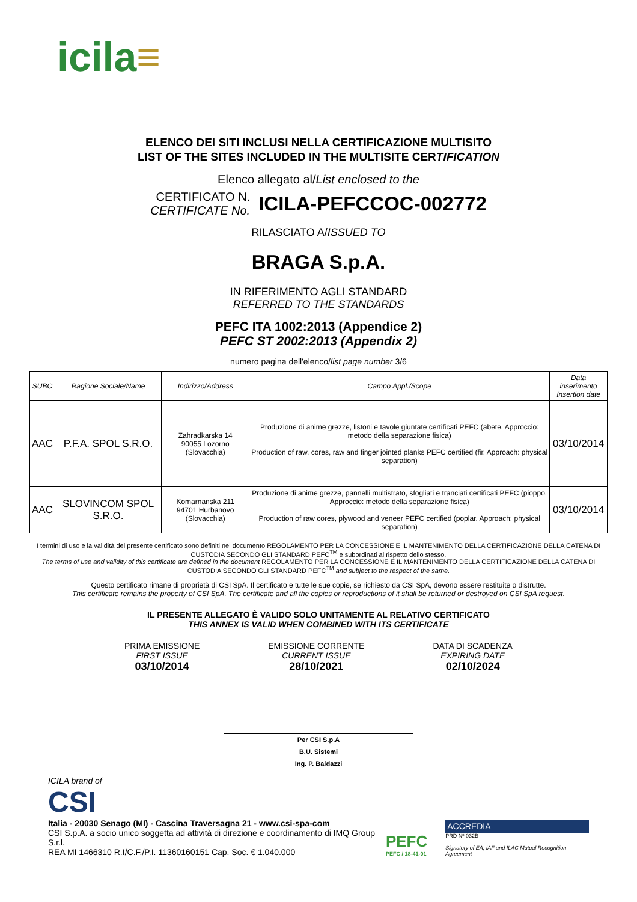icila≡
ELENCO DEI SITI INCLUSI NELLA CERTIFICAZIONE MULTISITO
LIST OF THE SITES INCLUDED IN THE MULTISITE CERTIFICATION
Elenco allegato al/List enclosed to the
CERTIFICATO N.
CERTIFICATE No.
ICILA-PEFCCOC-002772
RILASCIATO A/ISSUED TO
BRAGA S.p.A.
IN RIFERIMENTO AGLI STANDARD
REFERRED TO THE STANDARDS
PEFC ITA 1002:2013 (Appendice 2)
PEFC ST 2002:2013 (Appendix 2)
numero pagina dell'elenco/list page number 3/6
| SUBC | Ragione Sociale/Name | Indirizzo/Address | Campo Appl./Scope | Data inserimento Insertion date |
| --- | --- | --- | --- | --- |
| AAC | P.F.A. SPOL S.R.O. | Zahradkarska 14 90055 Lozorno (Slovacchia) | Produzione di anime grezze, listoni e tavole giuntate certificati PEFC (abete. Approccio: metodo della separazione fisica) Production of raw, cores, raw and finger jointed planks PEFC certified (fir. Approach: physical separation) | 03/10/2014 |
| AAC | SLOVINCOM SPOL S.R.O. | Komarnanska 211 94701 Hurbanovo (Slovacchia) | Produzione di anime grezze, pannelli multistrato, sfogliati e tranciati certificati PEFC (pioppo. Approccio: metodo della separazione fisica) Production of raw cores, plywood and veneer PEFC certified (poplar. Approach: physical separation) | 03/10/2014 |
I termini di uso e la validità del presente certificato sono definiti nel documento REGOLAMENTO PER LA CONCESSIONE E IL MANTENIMENTO DELLA CERTIFICAZIONE DELLA CATENA DI CUSTODIA SECONDO GLI STANDARD PEFC<sup>TM</sup> e subordinati al rispetto dello stesso.
The terms of use and validity of this certificate are defined in the document REGOLAMENTO PER LA CONCESSIONE E IL MANTENIMENTO DELLA CERTIFICAZIONE DELLA CATENA DI CUSTODIA SECONDO GLI STANDARD PEFC<sup>TM</sup> and subject to the respect of the same.
Questo certificato rimane di proprietà di CSI SpA. Il certificato e tutte le sue copie, se richiesto da CSI SpA, devono essere restituite o distrutte.
This certificate remains the property of CSI SpA. The certificate and all the copies or reproductions of it shall be returned or destroyed on CSI SpA request.
IL PRESENTE ALLEGATO È VALIDO SOLO UNITAMENTE AL RELATIVO CERTIFICATO
THIS ANNEX IS VALID WHEN COMBINED WITH ITS CERTIFICATE
PRIMA EMISSIONE
FIRST ISSUE
03/10/2014
EMISSIONE CORRENTE
CURRENT ISSUE
28/10/2021
DATA DI SCADENZA
EXPIRING DATE
02/10/2024
Per CSI S.p.A
B.U. Sistemi
Ing. P. Baldazzi
ICILA brand of
CSI
Italia - 20030 Senago (MI) - Cascina Traversagna 21 - www.csi-spa-com
CSI S.p.A. a socio unico soggetta ad attività di direzione e coordinamento di IMQ Group S.r.l.
REA MI 1466310 R.I/C.F./P.I. 11360160151 Cap. Soc. € 1.040.000
PEFC
PEFC / 18-41-01
ACCREDIA
PRD Nº 032B
Signatory of EA, IAF and ILAC Mutual Recognition Agreement